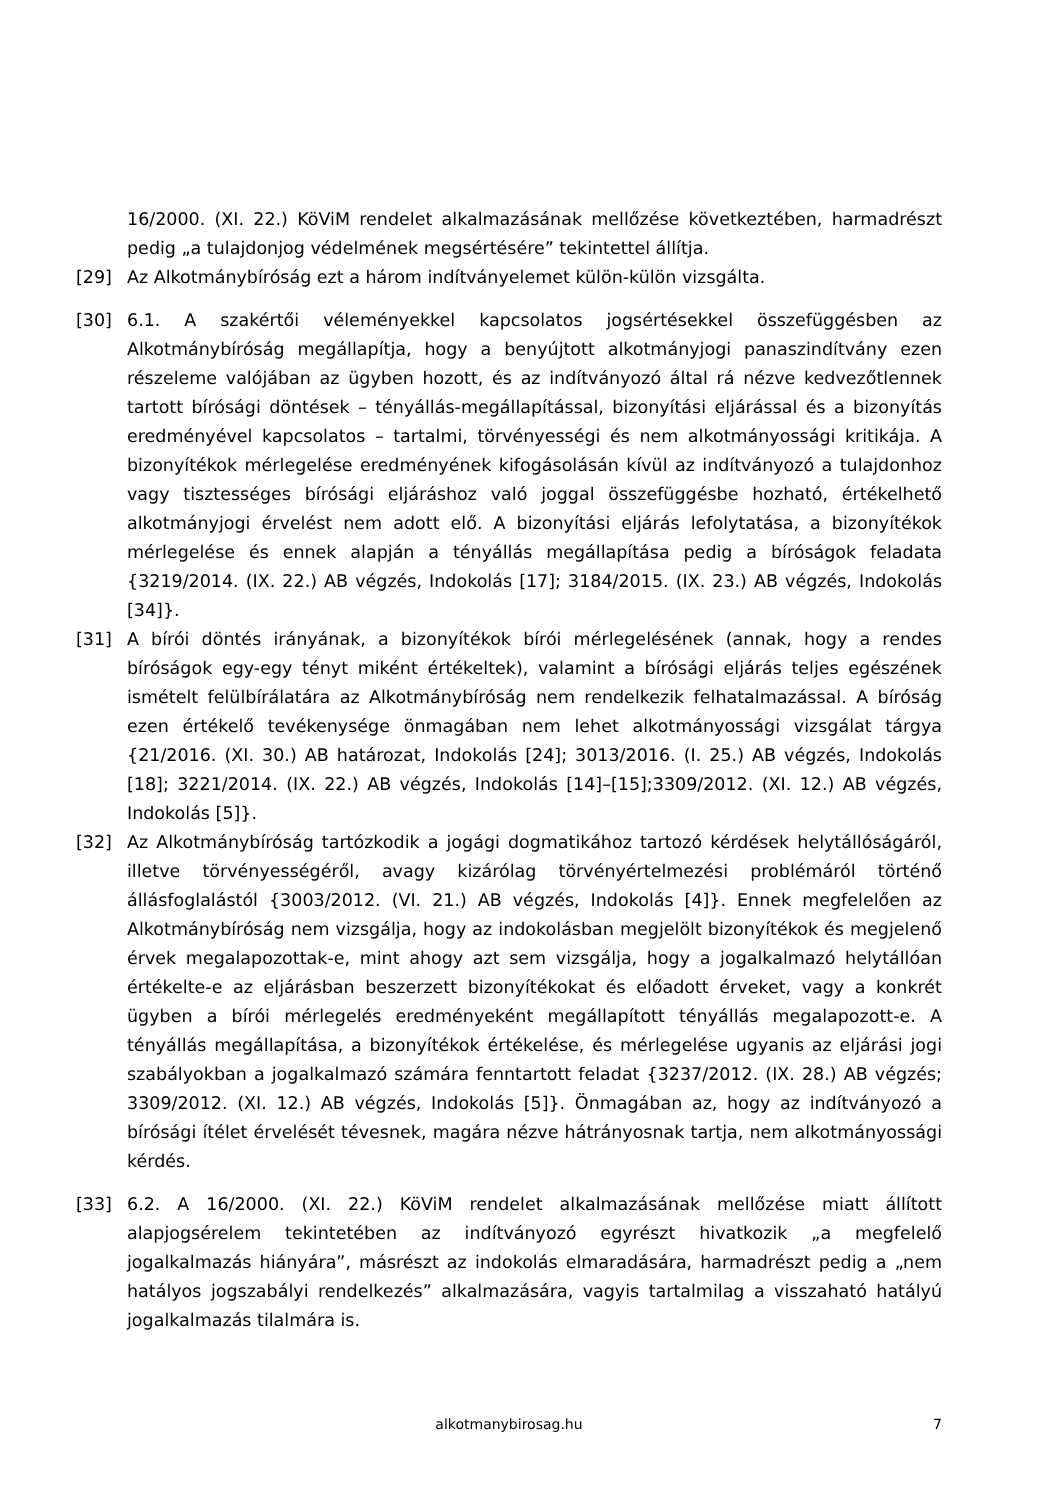16/2000. (XI. 22.) KöViM rendelet alkalmazásának mellőzése következtében, harmadrészt pedig „a tulajdonjog védelmének megsértésére” tekintettel állítja.
[29] Az Alkotmánybíróság ezt a három indítványelemet külön-külön vizsgálta.
[30] 6.1. A szakértői véleményekkel kapcsolatos jogsértésekkel összefüggésben az Alkotmánybíróság megállapítja, hogy a benyújtott alkotmányjogi panaszindítvány ezen részeleme valójában az ügyben hozott, és az indítványozó által rá nézve kedvezőtlennek tartott bírósági döntések – tényállás-megállapítással, bizonyítási eljárással és a bizonyítás eredményével kapcsolatos – tartalmi, törvényességi és nem alkotmányossági kritikája. A bizonyítékok mérlegelése eredményének kifogásolásán kívül az indítványozó a tulajdonhoz vagy tisztességes bírósági eljáráshoz való joggal összefüggésbe hozható, értékelhető alkotmányjogi érvelést nem adott elő. A bizonyítási eljárás lefolytatása, a bizonyítékok mérlegelése és ennek alapján a tényállás megállapítása pedig a bíróságok feladata {3219/2014. (IX. 22.) AB végzés, Indokolás [17]; 3184/2015. (IX. 23.) AB végzés, Indokolás [34]}.
[31] A bírói döntés irányának, a bizonyítékok bírói mérlegelésének (annak, hogy a rendes bíróságok egy-egy tényt miként értékeltek), valamint a bírósági eljárás teljes egészének ismételt felülbírálatára az Alkotmánybíróság nem rendelkezik felhatalmazással. A bíróság ezen értékelő tevékenysége önmagában nem lehet alkotmányossági vizsgálat tárgya {21/2016. (XI. 30.) AB határozat, Indokolás [24]; 3013/2016. (I. 25.) AB végzés, Indokolás [18]; 3221/2014. (IX. 22.) AB végzés, Indokolás [14]–[15];3309/2012. (XI. 12.) AB végzés, Indokolás [5]}.
[32] Az Alkotmánybíróság tartózkodik a jogági dogmatikához tartozó kérdések helytállóságáról, illetve törvényességéről, avagy kizárólag törvényértelmezési problémáról történő állásfoglalástól {3003/2012. (VI. 21.) AB végzés, Indokolás [4]}. Ennek megfelelően az Alkotmánybíróság nem vizsgálja, hogy az indokolásban megjelölt bizonyítékok és megjelenő érvek megalapozottak-e, mint ahogy azt sem vizsgálja, hogy a jogalkalmazó helytállóan értékelte-e az eljárásban beszerzett bizonyítékokat és előadott érveket, vagy a konkrét ügyben a bírói mérlegelés eredményeként megállapított tényállás megalapozott-e. A tényállás megállapítása, a bizonyítékok értékelése, és mérlegelése ugyanis az eljárási jogi szabályokban a jogalkalmazó számára fenntartott feladat {3237/2012. (IX. 28.) AB végzés; 3309/2012. (XI. 12.) AB végzés, Indokolás [5]}. Önmagában az, hogy az indítványozó a bírósági ítélet érvelését tévesnek, magára nézve hátrányosnak tartja, nem alkotmányossági kérdés.
[33] 6.2. A 16/2000. (XI. 22.) KöViM rendelet alkalmazásának mellőzése miatt állított alapjogsérelem tekintetében az indítványozó egyrészt hivatkozik „a megfelelő jogalkalmazás hiányára”, másrészt az indokolás elmaradására, harmadrészt pedig a „nem hatályos jogszabályi rendelkezés” alkalmazására, vagyis tartalmilag a visszaható hatályú jogalkalmazás tilalmára is.
alkotmanybirosag.hu
7